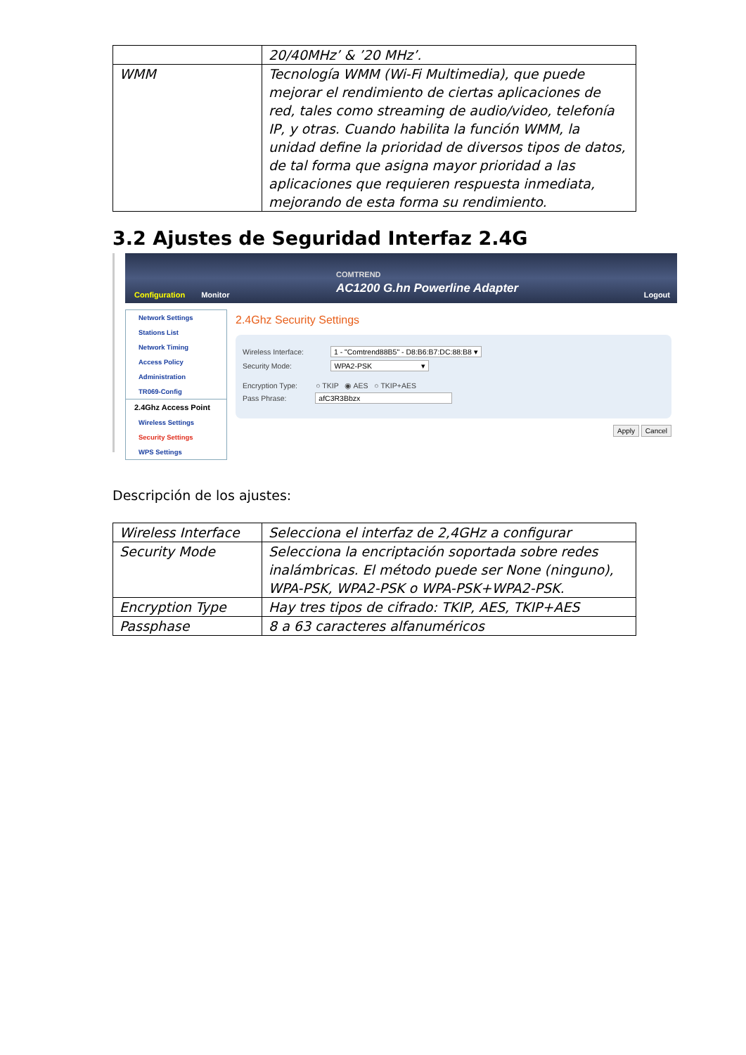| | 20/40MHz’ & ’20 MHz’. |
| WMM | Tecnología WMM (Wi-Fi Multimedia), que puede mejorar el rendimiento de ciertas aplicaciones de red, tales como streaming de audio/video, telefonía IP, y otras. Cuando habilita la función WMM, la unidad define la prioridad de diversos tipos de datos, de tal forma que asigna mayor prioridad a las aplicaciones que requieren respuesta inmediata, mejorando de esta forma su rendimiento. |
3.2 Ajustes de Seguridad Interfaz 2.4G
COMTREND
AC1200 G.hn Powerline Adapter
Configuration Monitor Logout
Network Settings
Stations List
Network Timing
Access Policy
Administration
TR069-Config
2.4Ghz Access Point
Wireless Settings
Security Settings
WPS Settings
2.4Ghz Security Settings
Wireless Interface: 1 - "Comtrend88B5" - D8:B6:B7:DC:88:B8 ▾
Security Mode: WPA2-PSK ▾
Encryption Type: ○ TKIP ◉ AES ○ TKIP+AES
Pass Phrase: afC3R3Bbzx
Apply Cancel
Descripción de los ajustes:
| Wireless Interface | Selecciona el interfaz de 2,4GHz a configurar |
| Security Mode | Selecciona la encriptación soportada sobre redes inalámbricas. El método puede ser None (ninguno), WPA-PSK, WPA2-PSK o WPA-PSK+WPA2-PSK. |
| Encryption Type | Hay tres tipos de cifrado: TKIP, AES, TKIP+AES |
| Passphase | 8 a 63 caracteres alfanuméricos |